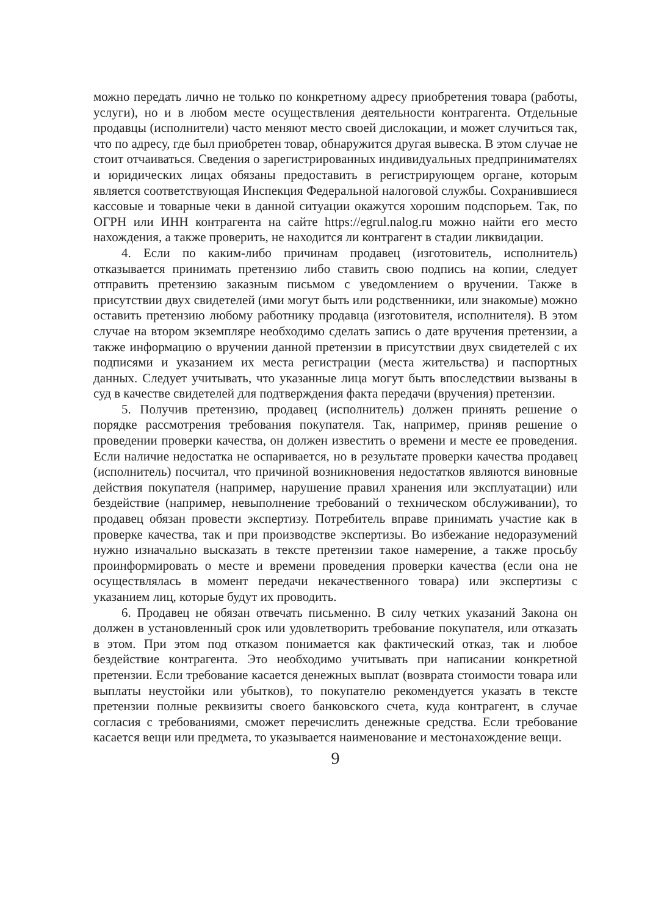можно передать лично не только по конкретному адресу приобретения товара (работы, услуги), но и в любом месте осуществления деятельности контрагента. Отдельные продавцы (исполнители) часто меняют место своей дислокации, и может случиться так, что по адресу, где был приобретен товар, обнаружится другая вывеска. В этом случае не стоит отчаиваться. Сведения о зарегистрированных индивидуальных предпринимателях и юридических лицах обязаны предоставить в регистрирующем органе, которым является соответствующая Инспекция Федеральной налоговой службы. Сохранившиеся кассовые и товарные чеки в данной ситуации окажутся хорошим подспорьем. Так, по ОГРН или ИНН контрагента на сайте https://egrul.nalog.ru можно найти его место нахождения, а также проверить, не находится ли контрагент в стадии ликвидации.
4. Если по каким-либо причинам продавец (изготовитель, исполнитель) отказывается принимать претензию либо ставить свою подпись на копии, следует отправить претензию заказным письмом с уведомлением о вручении. Также в присутствии двух свидетелей (ими могут быть или родственники, или знакомые) можно оставить претензию любому работнику продавца (изготовителя, исполнителя). В этом случае на втором экземпляре необходимо сделать запись о дате вручения претензии, а также информацию о вручении данной претензии в присутствии двух свидетелей с их подписями и указанием их места регистрации (места жительства) и паспортных данных. Следует учитывать, что указанные лица могут быть впоследствии вызваны в суд в качестве свидетелей для подтверждения факта передачи (вручения) претензии.
5. Получив претензию, продавец (исполнитель) должен принять решение о порядке рассмотрения требования покупателя. Так, например, приняв решение о проведении проверки качества, он должен известить о времени и месте ее проведения. Если наличие недостатка не оспаривается, но в результате проверки качества продавец (исполнитель) посчитал, что причиной возникновения недостатков являются виновные действия покупателя (например, нарушение правил хранения или эксплуатации) или бездействие (например, невыполнение требований о техническом обслуживании), то продавец обязан провести экспертизу. Потребитель вправе принимать участие как в проверке качества, так и при производстве экспертизы. Во избежание недоразумений нужно изначально высказать в тексте претензии такое намерение, а также просьбу проинформировать о месте и времени проведения проверки качества (если она не осуществлялась в момент передачи некачественного товара) или экспертизы с указанием лиц, которые будут их проводить.
6. Продавец не обязан отвечать письменно. В силу четких указаний Закона он должен в установленный срок или удовлетворить требование покупателя, или отказать в этом. При этом под отказом понимается как фактический отказ, так и любое бездействие контрагента. Это необходимо учитывать при написании конкретной претензии. Если требование касается денежных выплат (возврата стоимости товара или выплаты неустойки или убытков), то покупателю рекомендуется указать в тексте претензии полные реквизиты своего банковского счета, куда контрагент, в случае согласия с требованиями, сможет перечислить денежные средства. Если требование касается вещи или предмета, то указывается наименование и местонахождение вещи.
9